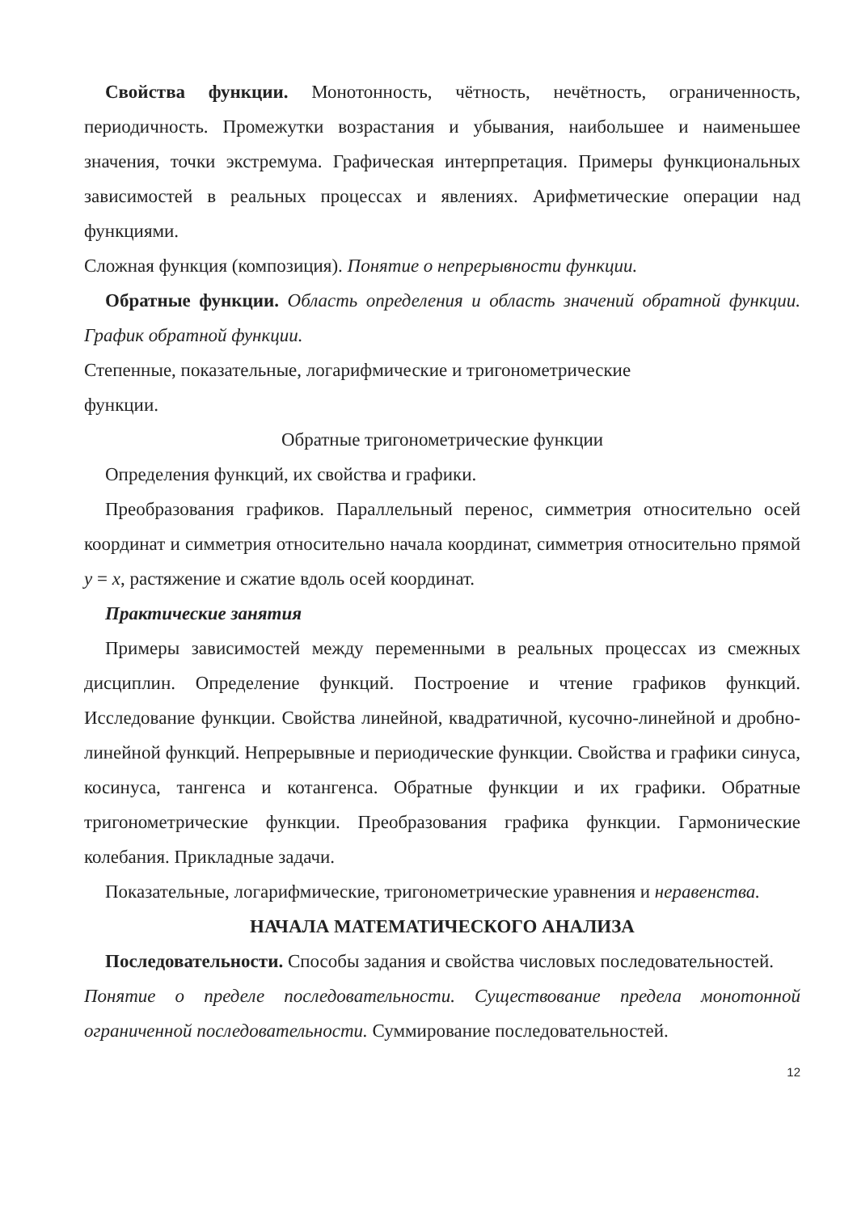Свойства функции. Монотонность, чётность, нечётность, ограниченность, периодичность. Промежутки возрастания и убывания, наибольшее и наименьшее значения, точки экстремума. Графическая интерпретация. Примеры функциональных зависимостей в реальных процессах и явлениях. Арифметические операции над функциями.
Сложная функция (композиция). Понятие о непрерывности функции.
Обратные функции. Область определения и область значений обратной функции. График обратной функции.
Степенные, показательные, логарифмические и тригонометрические
функции.
Обратные тригонометрические функции
Определения функций, их свойства и графики.
Преобразования графиков. Параллельный перенос, симметрия относительно осей координат и симметрия относительно начала координат, симметрия относительно прямой y = x, растяжение и сжатие вдоль осей координат.
Практические занятия
Примеры зависимостей между переменными в реальных процессах из смежных дисциплин. Определение функций. Построение и чтение графиков функций. Исследование функции. Свойства линейной, квадратичной, кусочно-линейной и дробно-линейной функций. Непрерывные и периодические функции. Свойства и графики синуса, косинуса, тангенса и котангенса. Обратные функции и их графики. Обратные тригонометрические функции. Преобразования графика функции. Гармонические колебания. Прикладные задачи.
Показательные, логарифмические, тригонометрические уравнения и неравенства.
НАЧАЛА МАТЕМАТИЧЕСКОГО АНАЛИЗА
Последовательности. Способы задания и свойства числовых последовательностей.
Понятие о пределе последовательности. Существование предела монотонной ограниченной последовательности. Суммирование последовательностей.
12